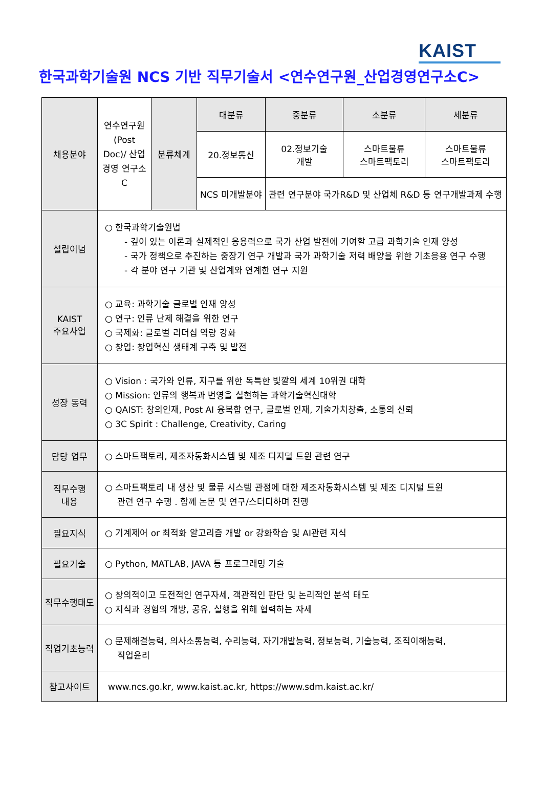KAIST
한국과학기술원 NCS 기반 직무기술서 <연수연구원_산업경영연구소C>
| 채용분야 | 연수연구원 (Post Doc)/ 산업경영 연구소C | 분류체계 | 대분류 | 중분류 | 소분류 | 세분류 |
| | | | 20.정보통신 | 02.정보기술 개발 | 스마트물류 스마트팩토리 | 스마트물류 스마트팩토리 |
| | | | NCS 미개발분야 | 관련 연구분야 국가R&D 및 산업체 R&D 등 연구개발과제 수행 | | |
| 설립이념 | ○ 한국과학기술원법 - 깊이 있는 이론과 실제적인 응용력으로 국가 산업 발전에 기여할 고급 과학기술 인재 양성 - 국가 정책으로 추진하는 중장기 연구 개발과 국가 과학기술 저력 배양을 위한 기초응용 연구 수행 - 각 분야 연구 기관 및 산업계와 연계한 연구 지원 | | | | | |
| KAIST 주요사업 | ○ 교육: 과학기술 글로벌 인재 양성 ○ 연구: 인류 난제 해결을 위한 연구 ○ 국제화: 글로벌 리더십 역량 강화 ○ 창업: 창업혁신 생태계 구축 및 발전 | | | | | |
| 성장 동력 | ○ Vision : 국가와 인류, 지구를 위한 독특한 빛깔의 세계 10위권 대학 ○ Mission: 인류의 행복과 번영을 실현하는 과학기술혁신대학 ○ QAIST: 창의인재, Post AI 융복합 연구, 글로벌 인재, 기술가치창출, 소통의 신뢰 ○ 3C Spirit : Challenge, Creativity, Caring | | | | | |
| 담당 업무 | ○ 스마트팩토리, 제조자동화시스템 및 제조 디지털 트윈 관련 연구 | | | | | |
| 직무수행 내용 | ○ 스마트팩토리 내 생산 및 물류 시스템 관점에 대한 제조자동화시스템 및 제조 디지털 트윈 관련 연구 수행 . 함께 논문 및 연구/스터디하며 진행 | | | | | |
| 필요지식 | ○ 기계제어 or 최적화 알고리즘 개발 or 강화학습 및 AI관련 지식 | | | | | |
| 필요기술 | ○ Python, MATLAB, JAVA 등 프로그래밍 기술 | | | | | |
| 직무수행태도 | ○ 창의적이고 도전적인 연구자세, 객관적인 판단 및 논리적인 분석 태도 ○ 지식과 경험의 개방, 공유, 실행을 위해 협력하는 자세 | | | | | |
| 직업기초능력 | ○ 문제해결능력, 의사소통능력, 수리능력, 자기개발능력, 정보능력, 기술능력, 조직이해능력, 직업윤리 | | | | | |
| 참고사이트 | www.ncs.go.kr, www.kaist.ac.kr, https://www.sdm.kaist.ac.kr/ | | | | | |